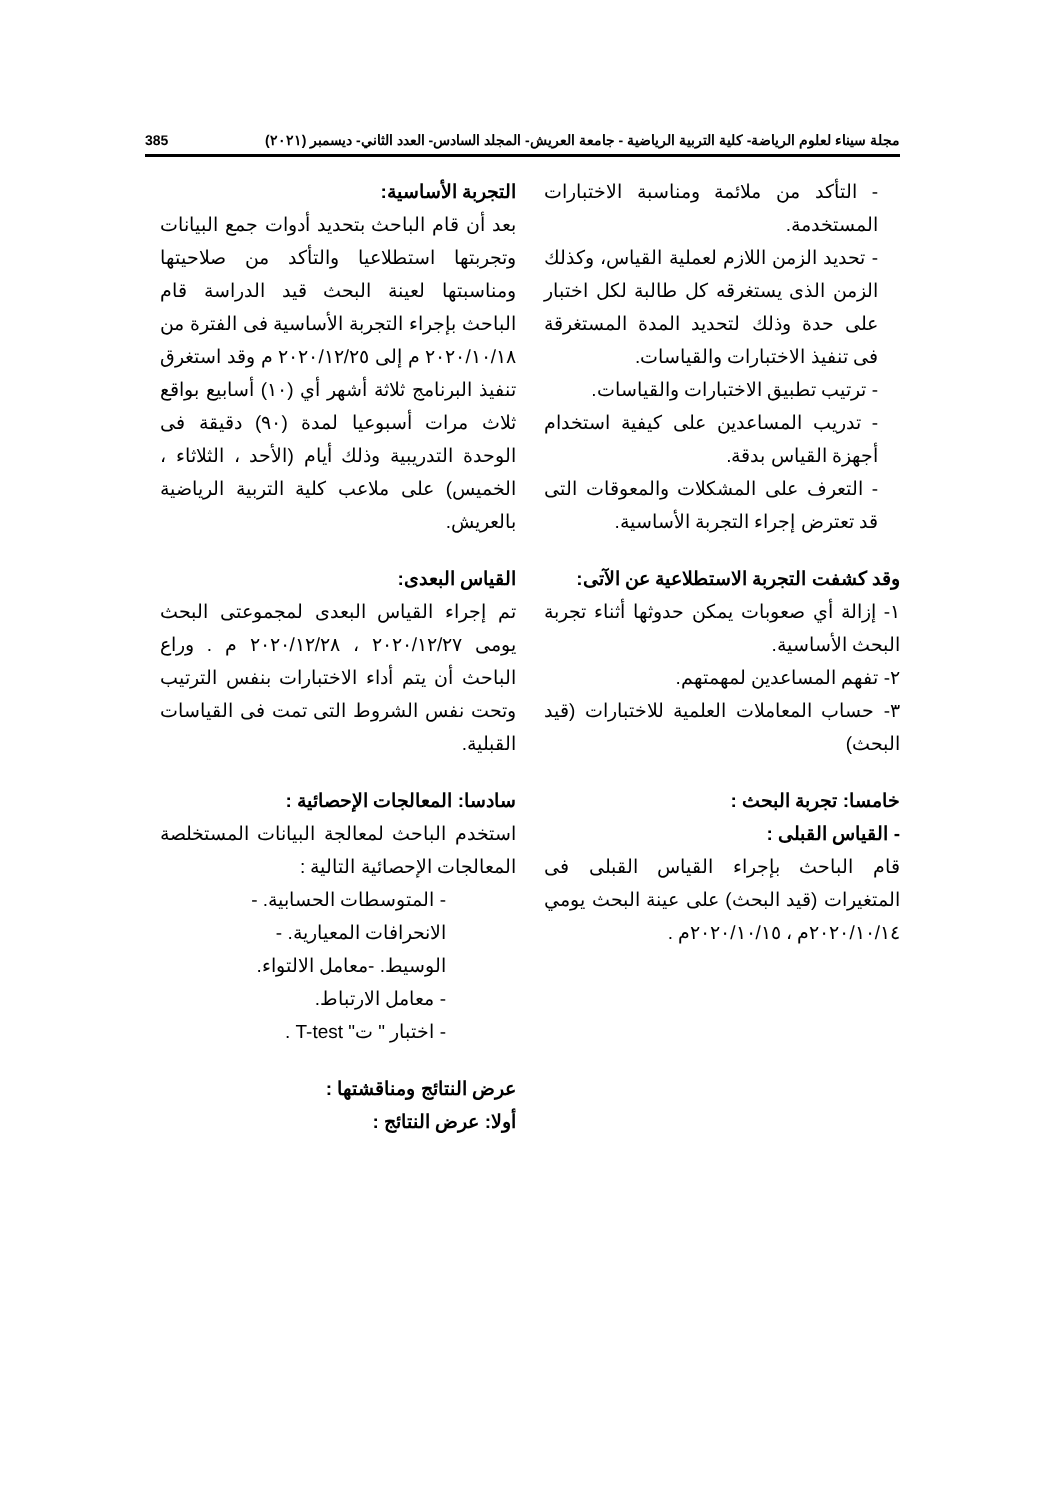مجلة سيناء لعلوم الرياضة- كلية التربية الرياضية - جامعة العريش- المجلد السادس- العدد الثاني- ديسمبر (٢٠٢١) 385
- التأكد من ملائمة ومناسبة الاختبارات المستخدمة.
- تحديد الزمن اللازم لعملية القياس، وكذلك الزمن الذى يستغرقه كل طالبة لكل اختبار على حدة وذلك لتحديد المدة المستغرقة فى تنفيذ الاختبارات والقياسات.
- ترتيب تطبيق الاختبارات والقياسات.
- تدريب المساعدين على كيفية استخدام أجهزة القياس بدقة.
- التعرف على المشكلات والمعوقات التى قد تعترض إجراء التجربة الأساسية.
وقد كشفت التجربة الاستطلاعية عن الآتى:
١- إزالة أي صعوبات يمكن حدوثها أثناء تجربة البحث الأساسية.
٢- تفهم المساعدين لمهمتهم.
٣- حساب المعاملات العلمية للاختبارات (قيد البحث)
خامسا: تجربة البحث :
- القياس القبلى :
قام الباحث بإجراء القياس القبلى فى المتغيرات (قيد البحث) على عينة البحث يومي ٢٠٢٠/١٠/١٤م ، ٢٠٢٠/١٠/١٥م .
التجربة الأساسية:
بعد أن قام الباحث بتحديد أدوات جمع البيانات وتجربتها استطلاعيا والتأكد من صلاحيتها ومناسبتها لعينة البحث قيد الدراسة قام الباحث بإجراء التجربة الأساسية فى الفترة من ٢٠٢٠/١٠/١٨ م إلى ٢٠٢٠/١٢/٢٥ م وقد استغرق تنفيذ البرنامج ثلاثة أشهر أي (١٠) أسابيع بواقع ثلاث مرات أسبوعيا لمدة (٩٠) دقيقة فى الوحدة التدريبية وذلك أيام (الأحد ، الثلاثاء ، الخميس) على ملاعب كلية التربية الرياضية بالعريش.
القياس البعدى:
تم إجراء القياس البعدى لمجموعتى البحث يومى ٢٠٢٠/١٢/٢٧ ، ٢٠٢٠/١٢/٢٨ م . وراع الباحث أن يتم أداء الاختبارات بنفس الترتيب وتحت نفس الشروط التى تمت فى القياسات القبلية.
سادسا: المعالجات الإحصائية :
استخدم الباحث لمعالجة البيانات المستخلصة المعالجات الإحصائية التالية :
- المتوسطات الحسابية. -
الانحرافات المعيارية. -
الوسيط. -معامل الالتواء.
- معامل الارتباط.
- اختبار " ت" T-test .
عرض النتائج ومناقشتها :
أولا: عرض النتائج :